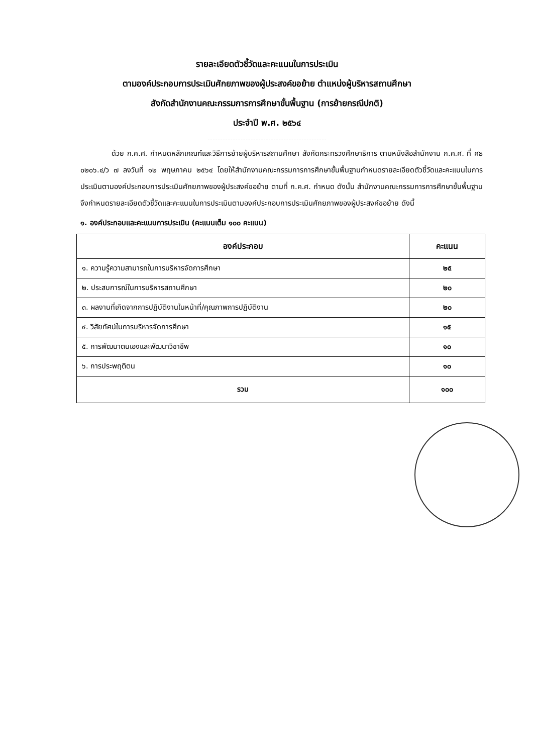รายละเอียดตัวชี้วัดและคะแนนในการประเมิน
ตามองค์ประกอบการประเมินศักยภาพของผู้ประสงค์ขอย้าย ตำแหน่งผู้บริหารสถานศึกษา
สังกัดสำนักงานคณะกรรมการการศึกษาขั้นพื้นฐาน (การย้ายกรณีปกติ)
ประจำปี พ.ศ. ๒๕๖๔
ด้วย ก.ค.ศ. กำหนดหลักเกณฑ์และวิธีการย้ายผู้บริหารสถานศึกษา สังกัดกระทรวงศึกษาธิการ ตามหนังสือสำนักงาน ก.ค.ศ. ที่ ศธ ๐๒๐๖.๔/ว ๗ ลงวันที่ ๑๒ พฤษภาคม ๒๕๖๔ โดยให้สำนักงานคณะกรรมการการศึกษาขั้นพื้นฐานกำหนดรายละเอียดตัวชี้วัดและคะแนนในการประเมินตามองค์ประกอบการประเมินศักยภาพของผู้ประสงค์ขอย้าย ตามที่ ก.ค.ศ. กำหนด ดังนั้น สำนักงานคณะกรรมการการศึกษาขั้นพื้นฐานจึงกำหนดรายละเอียดตัวชี้วัดและคะแนนในการประเมินตามองค์ประกอบการประเมินศักยภาพของผู้ประสงค์ขอย้าย ดังนี้
๑. องค์ประกอบและคะแนนการประเมิน (คะแนนเต็ม ๑๐๐ คะแนน)
| องค์ประกอบ | คะแนน |
| --- | --- |
| ๑. ความรู้ความสามารถในการบริหารจัดการศึกษา | ๒๕ |
| ๒. ประสบการณ์ในการบริหารสถานศึกษา | ๒๐ |
| ๓. ผลงานที่เกิดจากการปฏิบัติงานในหน้าที่/คุณภาพการปฏิบัติงาน | ๒๐ |
| ๔. วิสัยทัศน์ในการบริหารจัดการศึกษา | ๑๕ |
| ๕. การพัฒนาตนเองและพัฒนาวิชาชีพ | ๑๐ |
| ๖. การประพฤติตน | ๑๐ |
| รวม | ๑๐๐ |